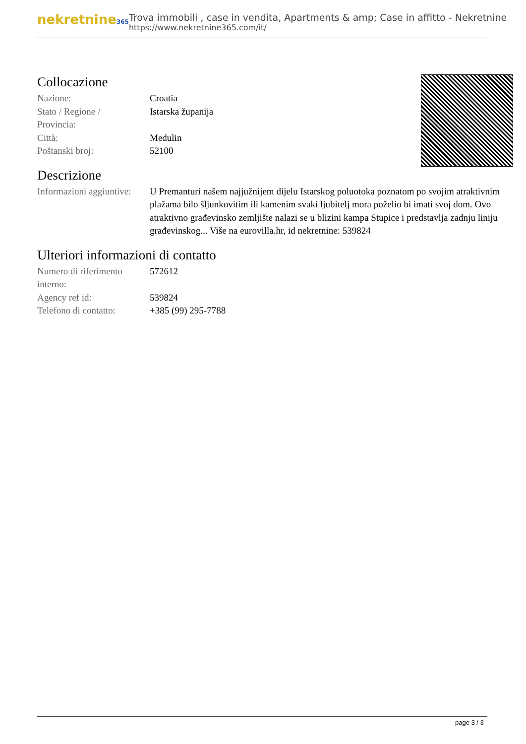nekretnine365
Trova immobili , case in vendita, Apartments & amp; Case in affitto - Nekretnine
https://www.nekretnine365.com/it/
Collocazione
| Nazione: | Croatia |
| Stato / Regione / Provincia: | Istarska županija |
| Città: | Medulin |
| Poštanski broj: | 52100 |
Descrizione
| Informazioni aggiuntive: | U Premanturi našem najjužnijem dijelu Istarskog poluotoka poznatom po svojim atraktivnim plažama bilo šljunkovitim ili kamenim svaki ljubitelj mora poželio bi imati svoj dom. Ovo atraktivno građevinsko zemljište nalazi se u blizini kampa Stupice i predstavlja zadnju liniju građevinskog... Više na eurovilla.hr, id nekretnine: 539824 |
Ulteriori informazioni di contatto
| Numero di riferimento interno: | 572612 |
| Agency ref id: | 539824 |
| Telefono di contatto: | +385 (99) 295-7788 |
page 3 / 3